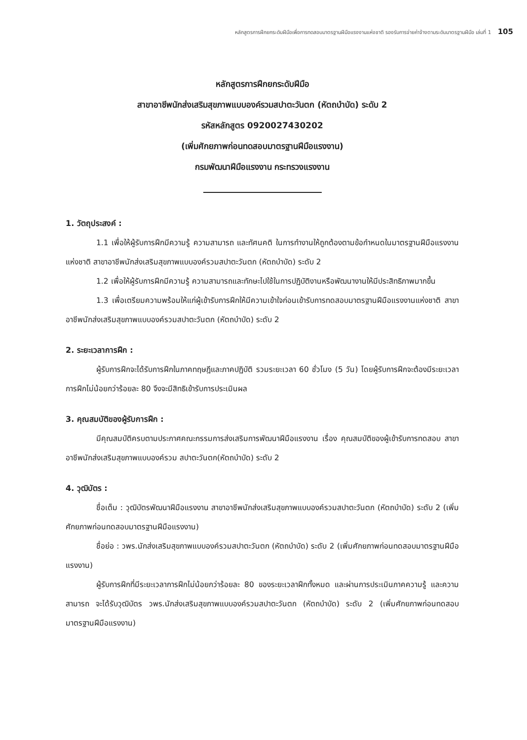หลักสูตรการฝึกยกระดับฝีมือเพื่อการทดสอบมาตรฐานฝีมือแรงงานแห่งชาติ รองรับการจ่ายค่าจ้างตามระดับมาตรฐานฝีมือ เล่มที่ 1 105
หลักสูตรการฝึกยกระดับฝีมือ
สาขาอาชีพนักส่งเสริมสุขภาพแบบองค์รวมสปาตะวันตก (หัตถบำบัด) ระดับ 2
รหัสหลักสูตร 0920027430202
(เพิ่มศักยภาพก่อนทดสอบมาตรฐานฝีมือแรงงาน)
กรมพัฒนาฝีมือแรงงาน กระทรวงแรงงาน
1. วัตถุประสงค์ :
1.1 เพื่อให้ผู้รับการฝึกมีความรู้ ความสามารถ และทัศนคติ ในการทำงานให้ถูกต้องตามข้อกำหนดในมาตรฐานฝีมือแรงงานแห่งชาติ สาขาอาชีพนักส่งเสริมสุขภาพแบบองค์รวมสปาตะวันตก (หัตถบำบัด) ระดับ 2
1.2 เพื่อให้ผู้รับการฝึกมีความรู้ ความสามารถและทักษะไปใช้ในการปฏิบัติงานหรือพัฒนางานให้มีประสิทธิภาพมากขึ้น
1.3 เพื่อเตรียมความพร้อมให้แก่ผู้เข้ารับการฝึกให้มีความเข้าใจก่อนเข้ารับการทดสอบมาตรฐานฝีมือแรงงานแห่งชาติ สาขาอาชีพนักส่งเสริมสุขภาพแบบองค์รวมสปาตะวันตก (หัตถบำบัด) ระดับ 2
2. ระยะเวลาการฝึก :
ผู้รับการฝึกจะได้รับการฝึกในภาคทฤษฎีและภาคปฏิบัติ รวมระยะเวลา 60 ชั่วโมง (5 วัน) โดยผู้รับการฝึกจะต้องมีระยะเวลาการฝึกไม่น้อยกว่าร้อยละ 80 จึงจะมีสิทธิเข้ารับการประเมินผล
3. คุณสมบัติของผู้รับการฝึก :
มีคุณสมบัติครบตามประกาศคณะกรรมการส่งเสริมการพัฒนาฝีมือแรงงาน เรื่อง คุณสมบัติของผู้เข้ารับการทดสอบ สาขาอาชีพนักส่งเสริมสุขภาพแบบองค์รวม สปาตะวันตก(หัตถบำบัด) ระดับ 2
4. วุฒิบัตร :
ชื่อเต็ม : วุฒิบัตรพัฒนาฝีมือแรงงาน สาขาอาชีพนักส่งเสริมสุขภาพแบบองค์รวมสปาตะวันตก (หัตถบำบัด) ระดับ 2 (เพิ่มศักยภาพก่อนทดสอบมาตรฐานฝีมือแรงงาน)
ชื่อย่อ : วพร.นักส่งเสริมสุขภาพแบบองค์รวมสปาตะวันตก (หัตถบำบัด) ระดับ 2 (เพิ่มศักยภาพก่อนทดสอบมาตรฐานฝีมือแรงงาน)
ผู้รับการฝึกที่มีระยะเวลาการฝึกไม่น้อยกว่าร้อยละ 80 ของระยะเวลาฝึกทั้งหมด และผ่านการประเมินภาคความรู้ และความสามารถ จะได้รับวุฒิบัตร วพร.นักส่งเสริมสุขภาพแบบองค์รวมสปาตะวันตก (หัตถบำบัด) ระดับ 2 (เพิ่มศักยภาพก่อนทดสอบมาตรฐานฝีมือแรงงาน)